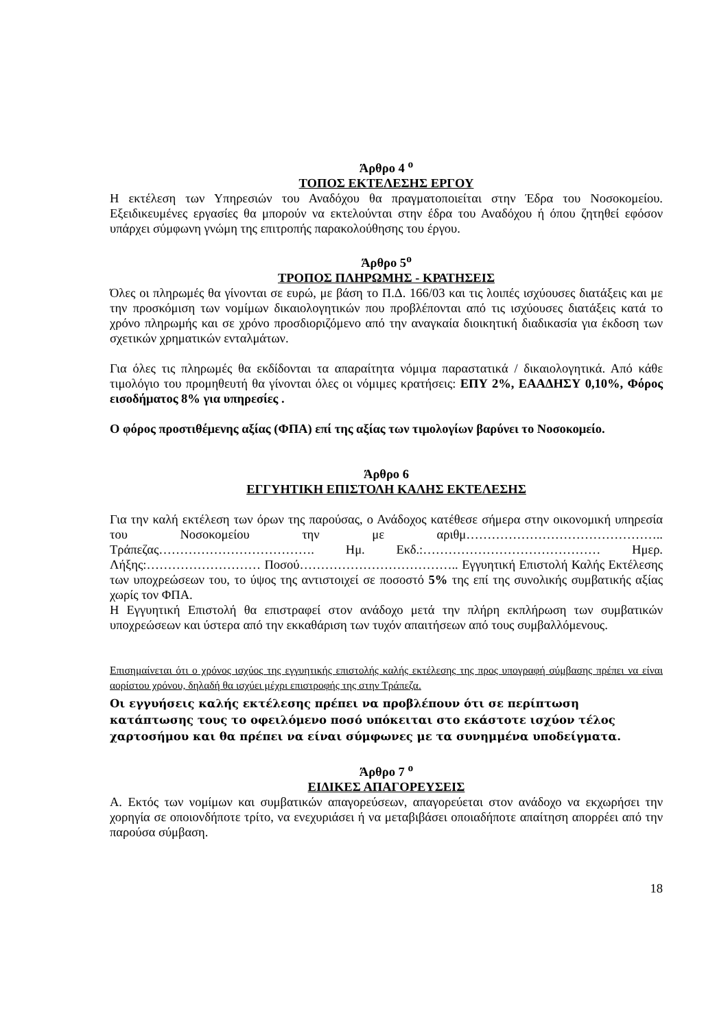Άρθρο 4 <sup>ο</sup>
ΤΟΠΟΣ ΕΚΤΕΛΕΣΗΣ ΕΡΓΟΥ
Η εκτέλεση των Υπηρεσιών του Αναδόχου θα πραγματοποιείται στην Έδρα του Νοσοκομείου. Εξειδικευμένες εργασίες θα μπορούν να εκτελούνται στην έδρα του Αναδόχου ή όπου ζητηθεί εφόσον υπάρχει σύμφωνη γνώμη της επιτροπής παρακολούθησης του έργου.
Άρθρο 5<sup>ο</sup>
ΤΡΟΠΟΣ ΠΛΗΡΩΜΗΣ - ΚΡΑΤΗΣΕΙΣ
Όλες οι πληρωμές θα γίνονται σε ευρώ, με βάση το Π.Δ. 166/03 και τις λοιπές ισχύουσες διατάξεις και με την προσκόμιση των νομίμων δικαιολογητικών που προβλέπονται από τις ισχύουσες διατάξεις κατά το χρόνο πληρωμής και σε χρόνο προσδιοριζόμενο από την αναγκαία διοικητική διαδικασία για έκδοση των σχετικών χρηματικών ενταλμάτων.
Για όλες τις πληρωμές θα εκδίδονται τα απαραίτητα νόμιμα παραστατικά / δικαιολογητικά. Από κάθε τιμολόγιο του προμηθευτή θα γίνονται όλες οι νόμιμες κρατήσεις: ΕΠΥ 2%, ΕΑΑΔΗΣΥ 0,10%, Φόρος εισοδήματος 8% για υπηρεσίες .
Ο φόρος προστιθέμενης αξίας (ΦΠΑ) επί της αξίας των τιμολογίων βαρύνει το Νοσοκομείο.
Άρθρο 6
ΕΓΓΥΗΤΙΚΗ ΕΠΙΣΤΟΛΗ ΚΑΛΗΣ ΕΚΤΕΛΕΣΗΣ
Για την καλή εκτέλεση των όρων της παρούσας, ο Ανάδοχος κατέθεσε σήμερα στην οικονομική υπηρεσία του Νοσοκομείου την με αριθμ……………………………………….. Τράπεζας………………………………. Ημ. Εκδ.:…………………………………… Ημερ. Λήξης:……………………… Ποσού……………………………….. Εγγυητική Επιστολή Καλής Εκτέλεσης των υποχρεώσεων του, το ύψος της αντιστοιχεί σε ποσοστό 5% της επί της συνολικής συμβατικής αξίας χωρίς τον ΦΠΑ.
Η Εγγυητική Επιστολή θα επιστραφεί στον ανάδοχο μετά την πλήρη εκπλήρωση των συμβατικών υποχρεώσεων και ύστερα από την εκκαθάριση των τυχόν απαιτήσεων από τους συμβαλλόμενους.
Επισημαίνεται ότι ο χρόνος ισχύος της εγγυητικής επιστολής καλής εκτέλεσης της προς υπογραφή σύμβασης πρέπει να είναι αορίστου χρόνου, δηλαδή θα ισχύει μέχρι επιστροφής της στην Τράπεζα.
Οι εγγυήσεις καλής εκτέλεσης πρέπει να προβλέπουν ότι σε περίπτωση κατάπτωσης τους το οφειλόμενο ποσό υπόκειται στο εκάστοτε ισχύον τέλος χαρτοσήμου και θα πρέπει να είναι σύμφωνες με τα συνημμένα υποδείγματα.
Άρθρο 7 <sup>ο</sup>
ΕΙΔΙΚΕΣ ΑΠΑΓΟΡΕΥΣΕΙΣ
Α. Εκτός των νομίμων και συμβατικών απαγορεύσεων, απαγορεύεται στον ανάδοχο να εκχωρήσει την χορηγία σε οποιονδήποτε τρίτο, να ενεχυριάσει ή να μεταβιβάσει οποιαδήποτε απαίτηση απορρέει από την παρούσα σύμβαση.
18